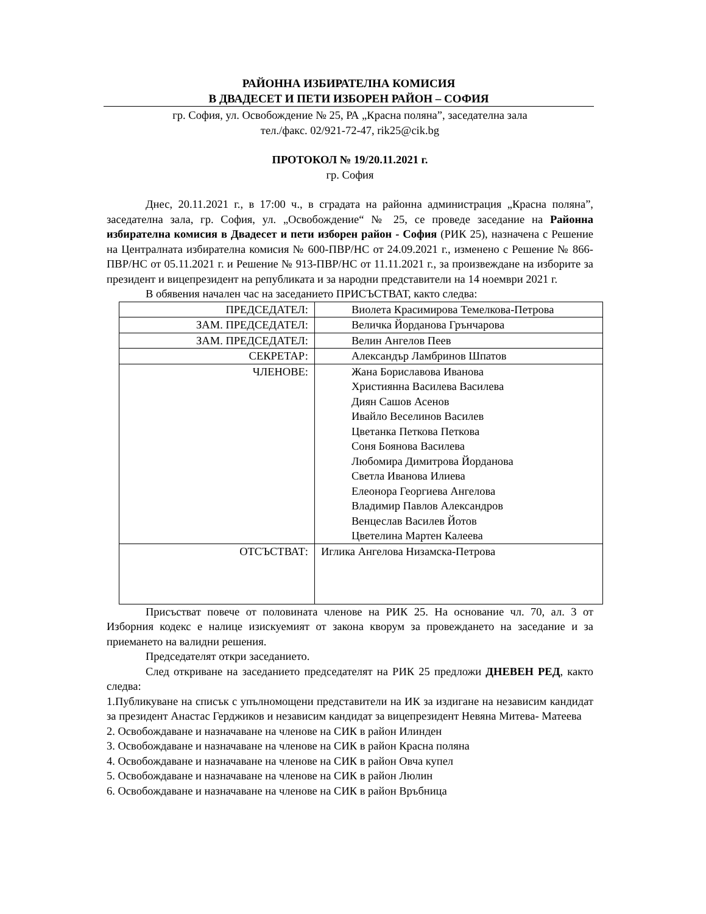РАЙОННА ИЗБИРАТЕЛНА КОМИСИЯ
В ДВАДЕСЕТ И ПЕТИ ИЗБОРЕН РАЙОН – СОФИЯ
гр. София, ул. Освобождение № 25, РА „Красна поляна”, заседателна зала
тел./факс. 02/921-72-47, rik25@cik.bg
ПРОТОКОЛ № 19/20.11.2021 г.
гр. София
Днес, 20.11.2021 г., в 17:00 ч., в сградата на районна администрация „Красна поляна”, заседателна зала, гр. София, ул. „Освобождение“ № 25, се проведе заседание на Районна избирателна комисия в Двадесет и пети изборен район - София (РИК 25), назначена с Решение на Централната избирателна комисия № 600-ПВР/НС от 24.09.2021 г., изменено с Решение № 866-ПВР/НС от 05.11.2021 г. и Решение № 913-ПВР/НС от 11.11.2021 г., за произвеждане на изборите за президент и вицепрезидент на републиката и за народни представители на 14 ноември 2021 г.
В обявения начален час на заседанието ПРИСЪСТВАТ, както следва:
| ПРЕДСЕДАТЕЛ: | Виолета Красимирова Темелкова-Петрова |
| ЗАМ. ПРЕДСЕДАТЕЛ: | Величка Йорданова Грънчарова |
| ЗАМ. ПРЕДСЕДАТЕЛ: | Велин Ангелов Пеев |
| СЕКРЕТАР: | Александър Ламбринов Шпатов |
| ЧЛЕНОВЕ: | Жана Бориславова Иванова Християнна Василева Василева Диян Сашов Асенов Ивайло Веселинов Василев Цветанка Петкова Петкова Соня Боянова Василева Любомира Димитрова Йорданова Светла Иванова Илиева Елеонора Георгиева Ангелова Владимир Павлов Александров Венцеслав Василев Йотов Цветелина Мартен Калеева |
| ОТСЪСТВАТ: | Иглика Ангелова Низамска-Петрова |
Присъстват повече от половината членове на РИК 25. На основание чл. 70, ал. 3 от Изборния кодекс е налице изискуемият от закона кворум за провеждането на заседание и за приемането на валидни решения.
Председателят откри заседанието.
След откриване на заседанието председателят на РИК 25 предложи ДНЕВЕН РЕД, както следва:
1.Публикуване на списък с упълномощени представители на ИК за издигане на независим кандидат за президент Анастас Герджиков и независим кандидат за вицепрезидент Невяна Митева- Матеева
2. Освобождаване и назначаване на членове на СИК в район Илинден
3. Освобождаване и назначаване на членове на СИК в район Красна поляна
4. Освобождаване и назначаване на членове на СИК в район Овча купел
5. Освобождаване и назначаване на членове на СИК в район Люлин
6. Освобождаване и назначаване на членове на СИК в район Връбница